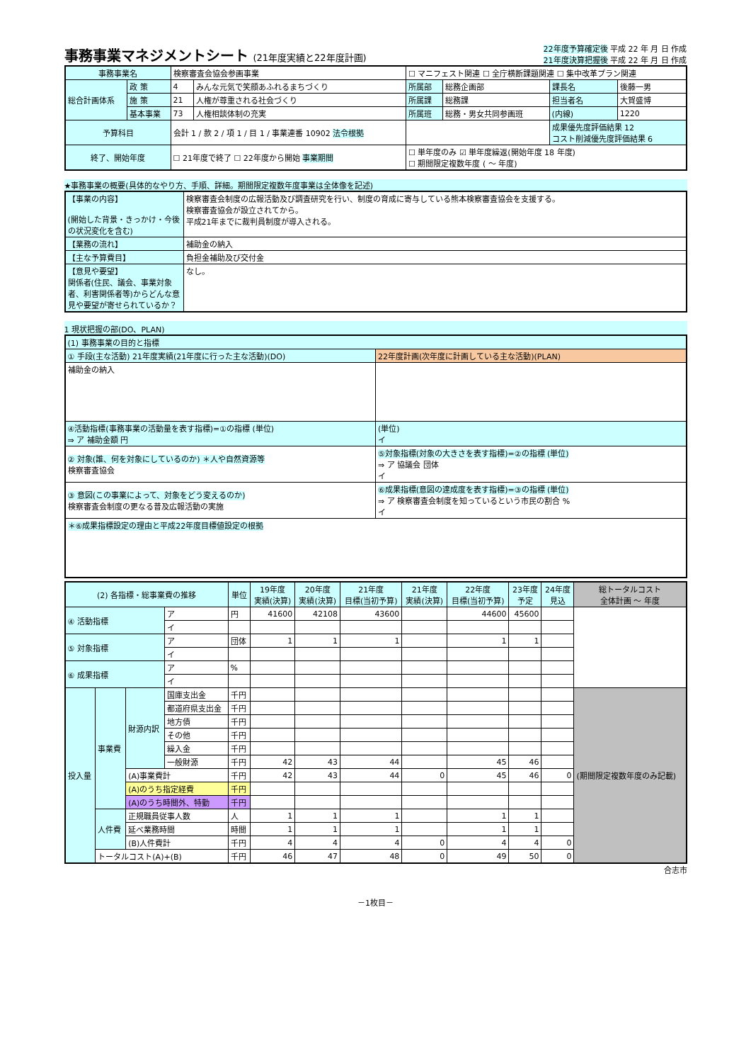事務事業マネジメントシート (21年度実績と22年度計画)
22年度予算確定後 平成 22 年 月 日 作成
21年度決算把握後 平成 22 年 月 日 作成
| 事務事業名 | | 検察審査会協会参画事業 | | ☐ マニフェスト関連 ☐ 全庁横断課題関連 ☐ 集中改革プラン関連 | | | |
| 総合計画体系 | 政 策 | 4 | みんな元気で笑顔あふれるまちづくり | 所属部 | 総務企画部 | 課長名 | 後藤一男 |
| | 施 策 | 21 | 人権が尊重される社会づくり | 所属課 | 総務課 | 担当者名 | 大賀盛博 |
| | 基本事業 | 73 | 人権相談体制の充実 | 所属班 | 総務・男女共同参画班 | (内線) | 1220 |
| 予算科目 | | 会計 1 / 款 2 / 項 1 / 目 1 / 事業連番 10902 法令根拠 | | | | 成果優先度評価結果 12 コスト削減優先度評価結果 6 | |
| 終了、開始年度 | | ☐ 21年度で終了 ☐ 22年度から開始 事業期間 | | ☐ 単年度のみ ☑ 単年度繰返(開始年度 18 年度) ☐ 期間限定複数年度 ( ～ 年度) | | | |
★事務事業の概要(具体的なやり方、手順、詳細。期間限定複数年度事業は全体像を記述)
| 【事業の内容】 (開始した背景・きっかけ・今後の状況変化を含む) | 検察審査会制度の広報活動及び調査研究を行い、制度の育成に寄与している熊本検察審査協会を支援する。 検察審査協会が設立されてから。 平成21年までに裁判員制度が導入される。 |
| 【業務の流れ】 | 補助金の納入 |
| 【主な予算費目】 | 負担金補助及び交付金 |
| 【意見や要望】 関係者(住民、議会、事業対象者、利害関係者等)からどんな意見や要望が寄せられているか？ | なし。 |
1 現状把握の部(DO、PLAN)
| (1) 事務事業の目的と指標 | |
| ① 手段(主な活動) 21年度実績(21年度に行った主な活動)(DO) | 22年度計画(次年度に計画している主な活動)(PLAN) |
| 補助金の納入 | |
| ④活動指標(事務事業の活動量を表す指標)=①の指標 (単位) ⇒ ア 補助金額 円 | (単位) イ |
| ② 対象(誰、何を対象にしているのか) ＊人や自然資源等 検察審査協会 | ⑤対象指標(対象の大きさを表す指標)=②の指標 (単位) ⇒ ア 協議会 団体 イ |
| ③ 意図(この事業によって、対象をどう変えるのか) 検察審査会制度の更なる普及広報活動の実施 | ⑥成果指標(意図の達成度を表す指標)=③の指標 (単位) ⇒ ア 検察審査会制度を知っているという市民の割合 % イ |
| ＊⑥成果指標設定の理由と平成22年度目標値設定の根拠 | |
| (2) 各指標・総事業費の推移 | | | | 単位 | 19年度 実績(決算) | 20年度 実績(決算) | 21年度 目標(当初予算) | 21年度 実績(決算) | 22年度 目標(当初予算) | 23年度 予定 | 24年度 見込 | 総トータルコスト 全体計画 ～ 年度 |
| --- | --- | --- | --- | --- | --- | --- | --- | --- | --- | --- | --- | --- |
| ④ 活動指標 | | | ア | 円 | 41600 | 42108 | 43600 | | 44600 | 45600 | | |
| | | | イ | | | | | | | | | |
| ⑤ 対象指標 | | | ア | 団体 | 1 | 1 | 1 | | 1 | 1 | | |
| | | | イ | | | | | | | | | |
| ⑥ 成果指標 | | | ア | % | | | | | | | | |
| | | | イ | | | | | | | | | |
| 投入量 | 事業費 | 財源内訳 | 国庫支出金 | 千円 | | | | | | | | (期間限定複数年度のみ記載) |
| | | | 都道府県支出金 | 千円 | | | | | | | | |
| | | | 地方債 | 千円 | | | | | | | | |
| | | | その他 | 千円 | | | | | | | | |
| | | | 繰入金 | 千円 | | | | | | | | |
| | | | 一般財源 | 千円 | 42 | 43 | 44 | | 45 | 46 | | |
| | | (A)事業費計 | | 千円 | 42 | 43 | 44 | 0 | 45 | 46 | 0 | |
| | | (A)のうち指定経費 | | 千円 | | | | | | | | |
| | | (A)のうち時間外、特勤 | | 千円 | | | | | | | | |
| | 人件費 | 正規職員従事人数 | | 人 | 1 | 1 | 1 | | 1 | 1 | | |
| | | 延べ業務時間 | | 時間 | 1 | 1 | 1 | | 1 | 1 | | |
| | | (B)人件費計 | | 千円 | 4 | 4 | 4 | 0 | 4 | 4 | 0 | |
| | トータルコスト(A)+(B) | | | 千円 | 46 | 47 | 48 | 0 | 49 | 50 | 0 | |
合志市
－1枚目－